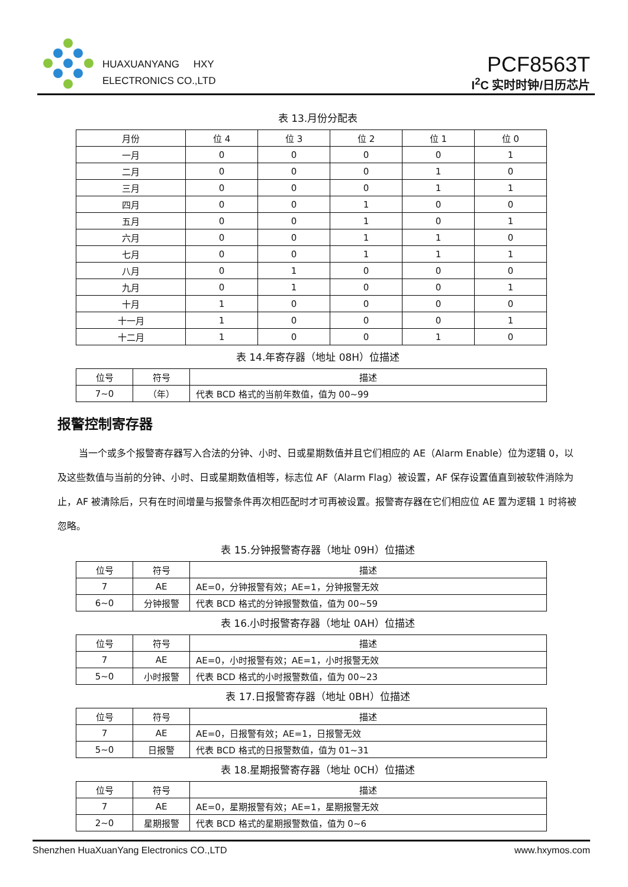HUAXUANYANG HXY
ELECTRONICS CO.,LTD
PCF8563T
I<sup>2</sup>C 实时时钟/日历芯片
表 13.月份分配表
| 月份 | 位 4 | 位 3 | 位 2 | 位 1 | 位 0 |
| --- | --- | --- | --- | --- | --- |
| 一月 | 0 | 0 | 0 | 0 | 1 |
| 二月 | 0 | 0 | 0 | 1 | 0 |
| 三月 | 0 | 0 | 0 | 1 | 1 |
| 四月 | 0 | 0 | 1 | 0 | 0 |
| 五月 | 0 | 0 | 1 | 0 | 1 |
| 六月 | 0 | 0 | 1 | 1 | 0 |
| 七月 | 0 | 0 | 1 | 1 | 1 |
| 八月 | 0 | 1 | 0 | 0 | 0 |
| 九月 | 0 | 1 | 0 | 0 | 1 |
| 十月 | 1 | 0 | 0 | 0 | 0 |
| 十一月 | 1 | 0 | 0 | 0 | 1 |
| 十二月 | 1 | 0 | 0 | 1 | 0 |
表 14.年寄存器（地址 08H）位描述
| 位号 | 符号 | 描述 |
| --- | --- | --- |
| 7~0 | （年） | 代表 BCD 格式的当前年数值，值为 00~99 |
报警控制寄存器
当一个或多个报警寄存器写入合法的分钟、小时、日或星期数值并且它们相应的 AE（Alarm Enable）位为逻辑 0，以及这些数值与当前的分钟、小时、日或星期数值相等，标志位 AF（Alarm Flag）被设置，AF 保存设置值直到被软件消除为止，AF 被清除后，只有在时间增量与报警条件再次相匹配时才可再被设置。报警寄存器在它们相应位 AE 置为逻辑 1 时将被忽略。
表 15.分钟报警寄存器（地址 09H）位描述
| 位号 | 符号 | 描述 |
| --- | --- | --- |
| 7 | AE | AE=0，分钟报警有效；AE=1，分钟报警无效 |
| 6~0 | 分钟报警 | 代表 BCD 格式的分钟报警数值，值为 00~59 |
表 16.小时报警寄存器（地址 0AH）位描述
| 位号 | 符号 | 描述 |
| --- | --- | --- |
| 7 | AE | AE=0，小时报警有效；AE=1，小时报警无效 |
| 5~0 | 小时报警 | 代表 BCD 格式的小时报警数值，值为 00~23 |
表 17.日报警寄存器（地址 0BH）位描述
| 位号 | 符号 | 描述 |
| --- | --- | --- |
| 7 | AE | AE=0，日报警有效；AE=1，日报警无效 |
| 5~0 | 日报警 | 代表 BCD 格式的日报警数值，值为 01~31 |
表 18.星期报警寄存器（地址 0CH）位描述
| 位号 | 符号 | 描述 |
| --- | --- | --- |
| 7 | AE | AE=0，星期报警有效；AE=1，星期报警无效 |
| 2~0 | 星期报警 | 代表 BCD 格式的星期报警数值，值为 0~6 |
Shenzhen HuaXuanYang Electronics CO.,LTD www.hxymos.com